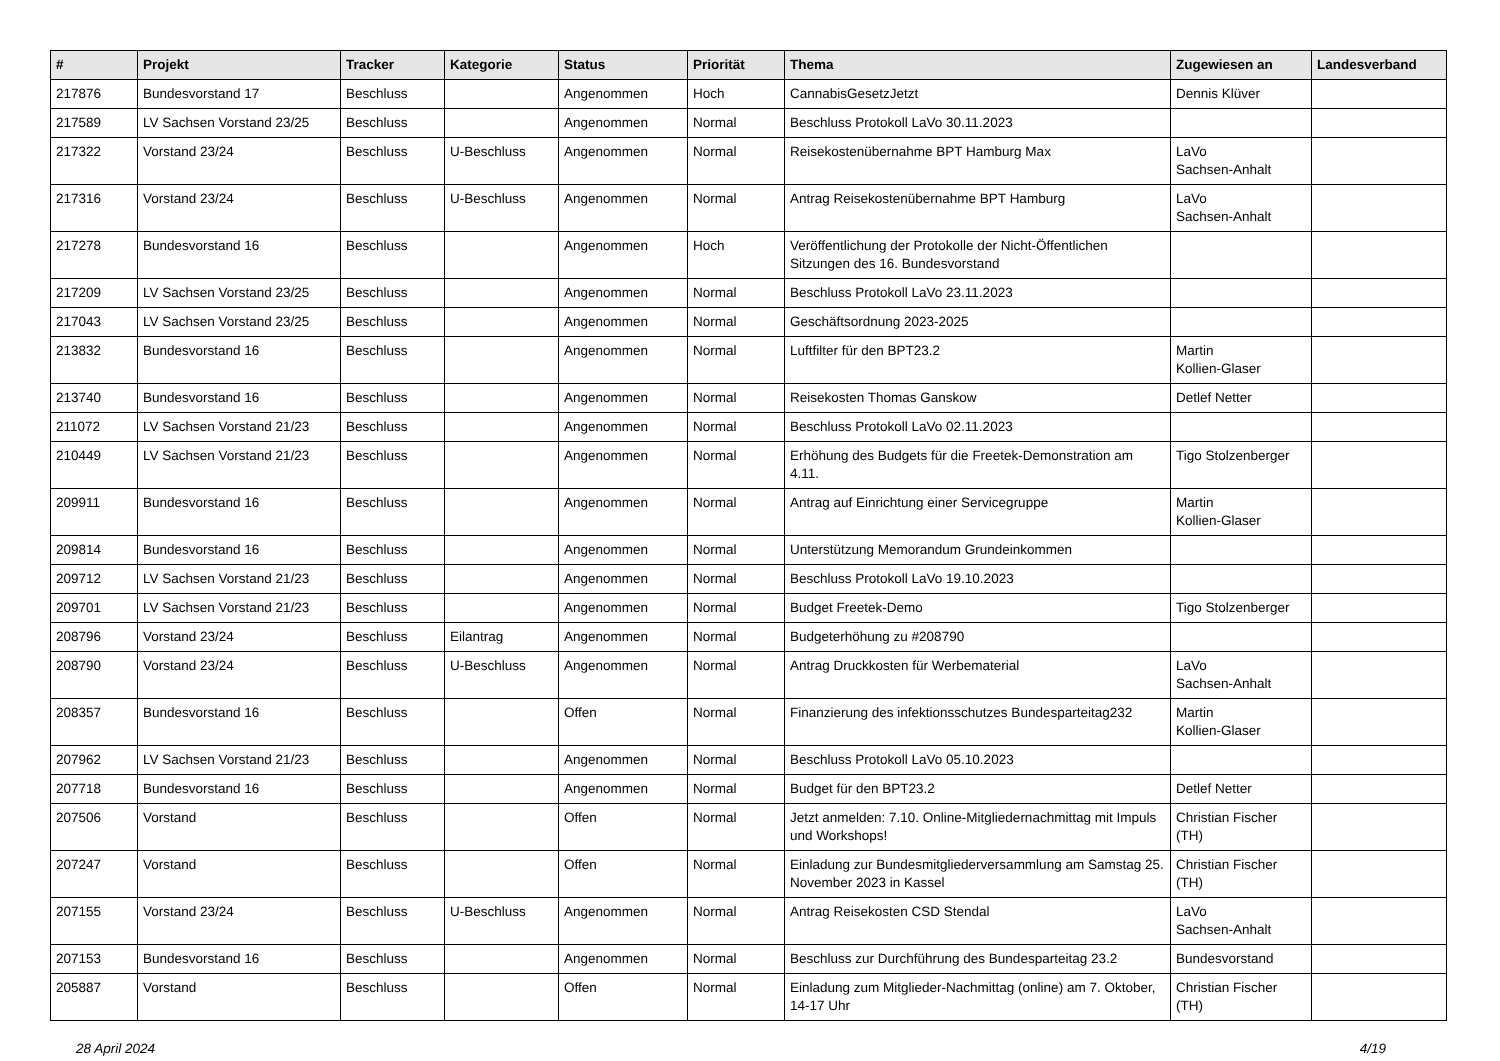| # | Projekt | Tracker | Kategorie | Status | Priorität | Thema | Zugewiesen an | Landesverband |
| --- | --- | --- | --- | --- | --- | --- | --- | --- |
| 217876 | Bundesvorstand 17 | Beschluss | | Angenommen | Hoch | CannabisGesetzJetzt | Dennis Klüver | |
| 217589 | LV Sachsen Vorstand 23/25 | Beschluss | | Angenommen | Normal | Beschluss Protokoll LaVo 30.11.2023 | | |
| 217322 | Vorstand 23/24 | Beschluss | U-Beschluss | Angenommen | Normal | Reisekostenübernahme BPT Hamburg Max | LaVo Sachsen-Anhalt | |
| 217316 | Vorstand 23/24 | Beschluss | U-Beschluss | Angenommen | Normal | Antrag Reisekostenübernahme BPT Hamburg | LaVo Sachsen-Anhalt | |
| 217278 | Bundesvorstand 16 | Beschluss | | Angenommen | Hoch | Veröffentlichung der Protokolle der Nicht-Öffentlichen Sitzungen des 16. Bundesvorstand | | |
| 217209 | LV Sachsen Vorstand 23/25 | Beschluss | | Angenommen | Normal | Beschluss Protokoll LaVo 23.11.2023 | | |
| 217043 | LV Sachsen Vorstand 23/25 | Beschluss | | Angenommen | Normal | Geschäftsordnung 2023-2025 | | |
| 213832 | Bundesvorstand 16 | Beschluss | | Angenommen | Normal | Luftfilter für den BPT23.2 | Martin Kollien-Glaser | |
| 213740 | Bundesvorstand 16 | Beschluss | | Angenommen | Normal | Reisekosten Thomas Ganskow | Detlef Netter | |
| 211072 | LV Sachsen Vorstand 21/23 | Beschluss | | Angenommen | Normal | Beschluss Protokoll LaVo 02.11.2023 | | |
| 210449 | LV Sachsen Vorstand 21/23 | Beschluss | | Angenommen | Normal | Erhöhung des Budgets für die Freetek-Demonstration am 4.11. | Tigo Stolzenberger | |
| 209911 | Bundesvorstand 16 | Beschluss | | Angenommen | Normal | Antrag auf Einrichtung einer Servicegruppe | Martin Kollien-Glaser | |
| 209814 | Bundesvorstand 16 | Beschluss | | Angenommen | Normal | Unterstützung Memorandum Grundeinkommen | | |
| 209712 | LV Sachsen Vorstand 21/23 | Beschluss | | Angenommen | Normal | Beschluss Protokoll LaVo 19.10.2023 | | |
| 209701 | LV Sachsen Vorstand 21/23 | Beschluss | | Angenommen | Normal | Budget Freetek-Demo | Tigo Stolzenberger | |
| 208796 | Vorstand 23/24 | Beschluss | Eilantrag | Angenommen | Normal | Budgeterhöhung zu #208790 | | |
| 208790 | Vorstand 23/24 | Beschluss | U-Beschluss | Angenommen | Normal | Antrag Druckkosten für Werbematerial | LaVo Sachsen-Anhalt | |
| 208357 | Bundesvorstand 16 | Beschluss | | Offen | Normal | Finanzierung des infektionsschutzes Bundesparteitag232 | Martin Kollien-Glaser | |
| 207962 | LV Sachsen Vorstand 21/23 | Beschluss | | Angenommen | Normal | Beschluss Protokoll LaVo 05.10.2023 | | |
| 207718 | Bundesvorstand 16 | Beschluss | | Angenommen | Normal | Budget für den BPT23.2 | Detlef Netter | |
| 207506 | Vorstand | Beschluss | | Offen | Normal | Jetzt anmelden: 7.10. Online-Mitgliedernachmittag mit Impuls und Workshops! | Christian Fischer (TH) | |
| 207247 | Vorstand | Beschluss | | Offen | Normal | Einladung zur Bundesmitgliederversammlung am Samstag 25. November 2023 in Kassel | Christian Fischer (TH) | |
| 207155 | Vorstand 23/24 | Beschluss | U-Beschluss | Angenommen | Normal | Antrag Reisekosten CSD Stendal | LaVo Sachsen-Anhalt | |
| 207153 | Bundesvorstand 16 | Beschluss | | Angenommen | Normal | Beschluss zur Durchführung des Bundesparteitag 23.2 | Bundesvorstand | |
| 205887 | Vorstand | Beschluss | | Offen | Normal | Einladung zum Mitglieder-Nachmittag (online) am 7. Oktober, 14-17 Uhr | Christian Fischer (TH) | |
28 April 2024 4/19